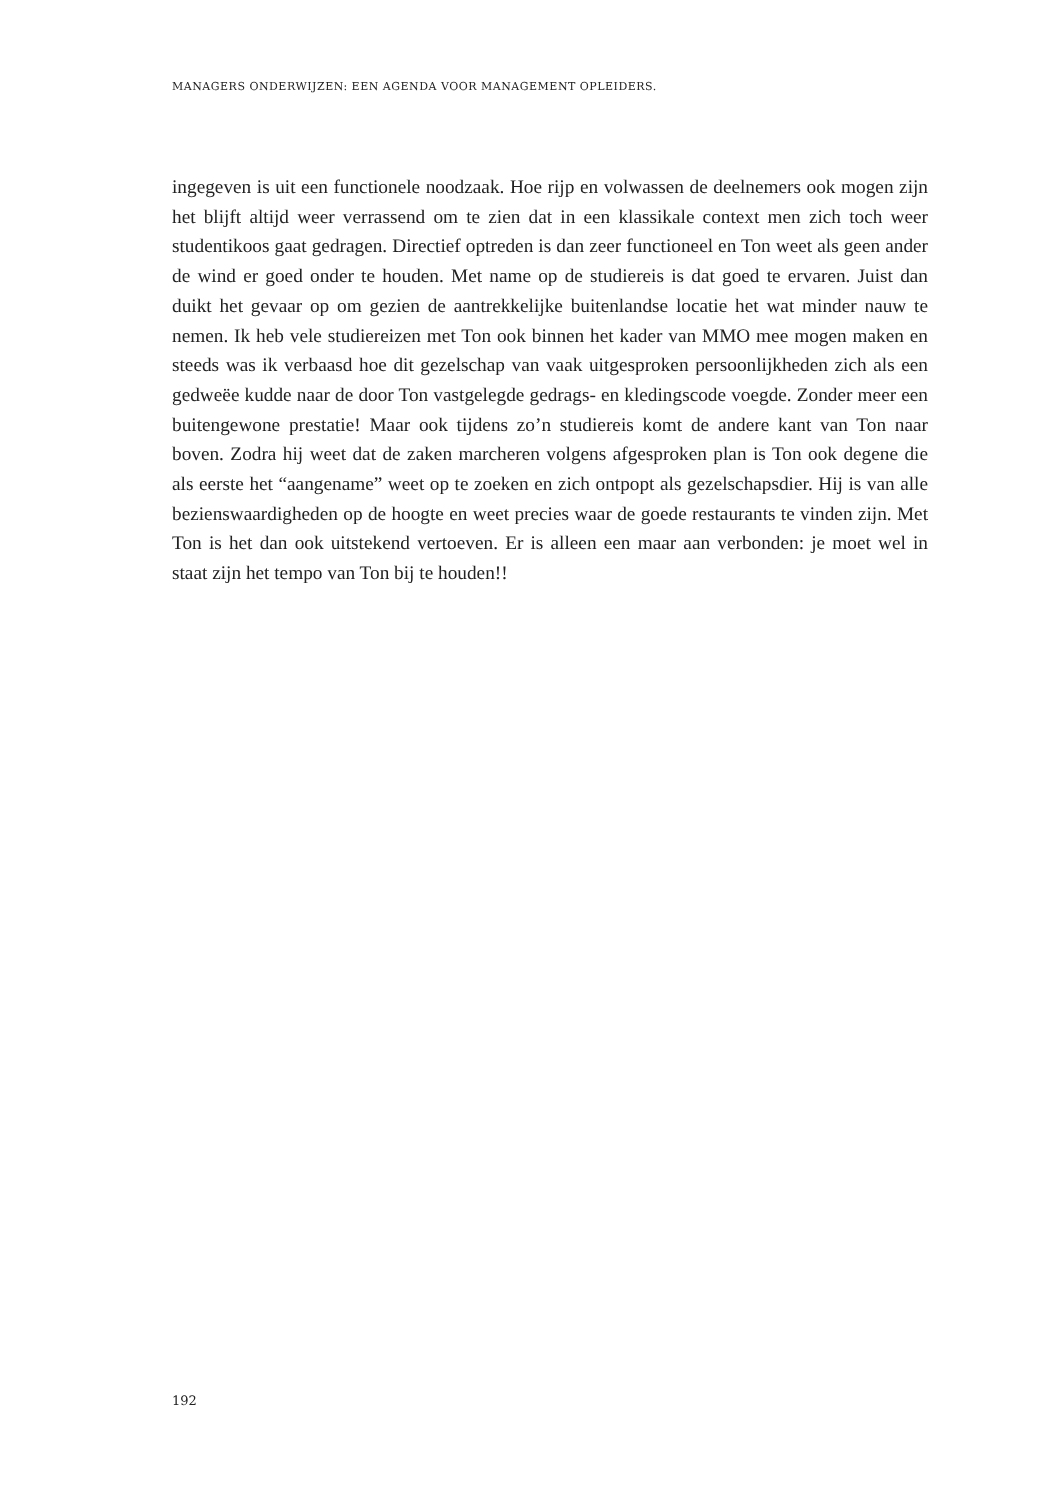MANAGERS ONDERWIJZEN: EEN AGENDA VOOR MANAGEMENT OPLEIDERS.
ingegeven is uit een functionele noodzaak. Hoe rijp en volwassen de deelnemers ook mogen zijn het blijft altijd weer verrassend om te zien dat in een klassikale context men zich toch weer studentikoos gaat gedragen. Directief optreden is dan zeer functioneel en Ton weet als geen ander de wind er goed onder te houden. Met name op de studiereis is dat goed te ervaren. Juist dan duikt het gevaar op om gezien de aantrekkelijke buitenlandse locatie het wat minder nauw te nemen. Ik heb vele studiereizen met Ton ook binnen het kader van MMO mee mogen maken en steeds was ik verbaasd hoe dit gezelschap van vaak uitgesproken persoonlijkheden zich als een gedweëe kudde naar de door Ton vastgelegde gedrags- en kledingscode voegde. Zonder meer een buitengewone prestatie! Maar ook tijdens zo’n studiereis komt de andere kant van Ton naar boven. Zodra hij weet dat de zaken marcheren volgens afgesproken plan is Ton ook degene die als eerste het “aangename” weet op te zoeken en zich ontpopt als gezelschapsdier. Hij is van alle bezienswaardigheden op de hoogte en weet precies waar de goede restaurants te vinden zijn. Met Ton is het dan ook uitstekend vertoeven. Er is alleen een maar aan verbonden: je moet wel in staat zijn het tempo van Ton bij te houden!!
192